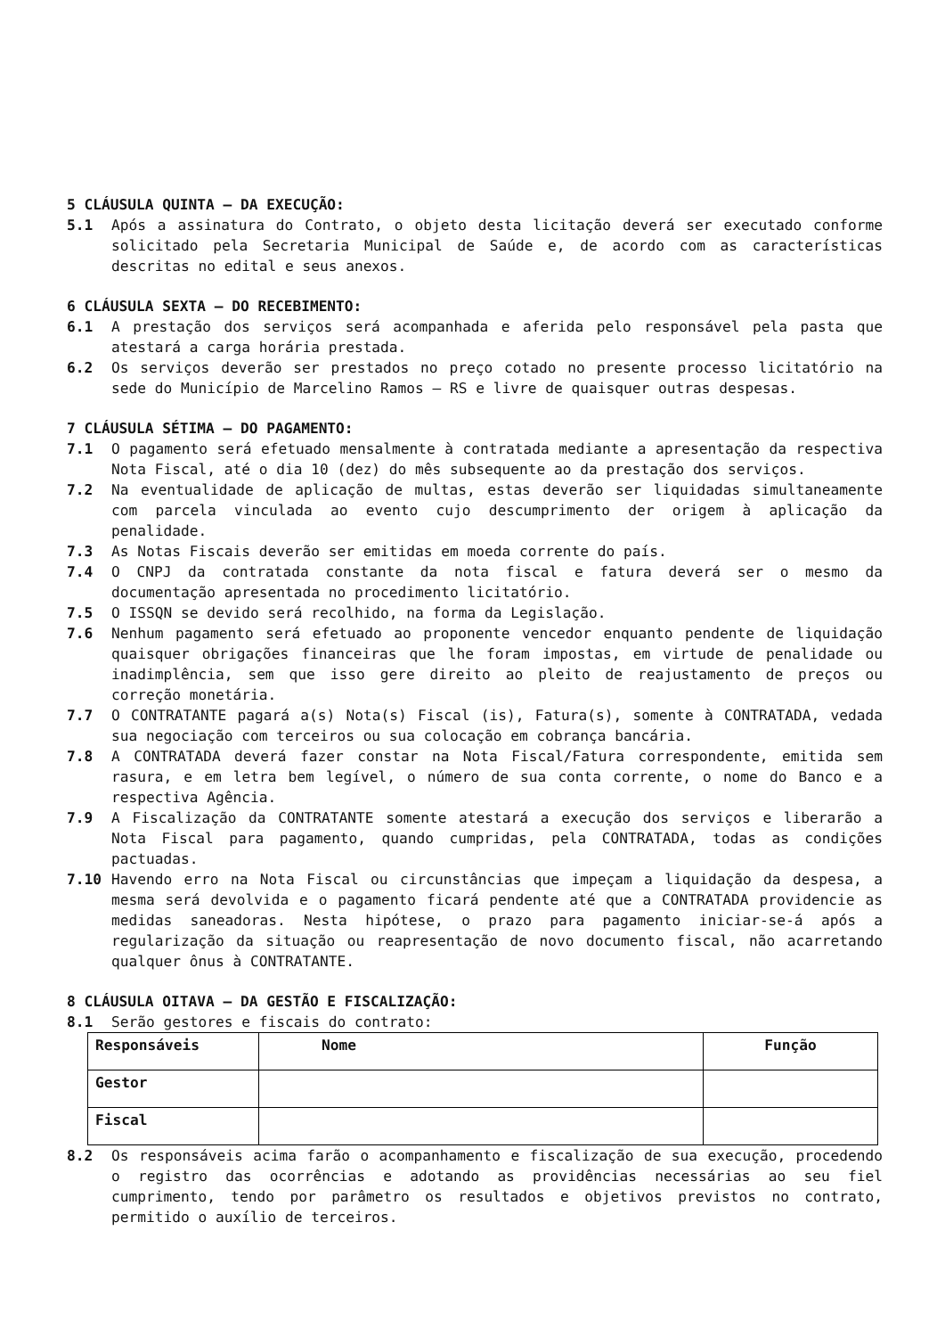5 CLÁUSULA QUINTA – DA EXECUÇÃO:
5.1 Após a assinatura do Contrato, o objeto desta licitação deverá ser executado conforme solicitado pela Secretaria Municipal de Saúde e, de acordo com as características descritas no edital e seus anexos.
6 CLÁUSULA SEXTA – DO RECEBIMENTO:
6.1 A prestação dos serviços será acompanhada e aferida pelo responsável pela pasta que atestará a carga horária prestada.
6.2 Os serviços deverão ser prestados no preço cotado no presente processo licitatório na sede do Município de Marcelino Ramos – RS e livre de quaisquer outras despesas.
7 CLÁUSULA SÉTIMA – DO PAGAMENTO:
7.1 O pagamento será efetuado mensalmente à contratada mediante a apresentação da respectiva Nota Fiscal, até o dia 10 (dez) do mês subsequente ao da prestação dos serviços.
7.2 Na eventualidade de aplicação de multas, estas deverão ser liquidadas simultaneamente com parcela vinculada ao evento cujo descumprimento der origem à aplicação da penalidade.
7.3 As Notas Fiscais deverão ser emitidas em moeda corrente do país.
7.4 O CNPJ da contratada constante da nota fiscal e fatura deverá ser o mesmo da documentação apresentada no procedimento licitatório.
7.5 O ISSQN se devido será recolhido, na forma da Legislação.
7.6 Nenhum pagamento será efetuado ao proponente vencedor enquanto pendente de liquidação quaisquer obrigações financeiras que lhe foram impostas, em virtude de penalidade ou inadimplência, sem que isso gere direito ao pleito de reajustamento de preços ou correção monetária.
7.7 O CONTRATANTE pagará a(s) Nota(s) Fiscal (is), Fatura(s), somente à CONTRATADA, vedada sua negociação com terceiros ou sua colocação em cobrança bancária.
7.8 A CONTRATADA deverá fazer constar na Nota Fiscal/Fatura correspondente, emitida sem rasura, e em letra bem legível, o número de sua conta corrente, o nome do Banco e a respectiva Agência.
7.9 A Fiscalização da CONTRATANTE somente atestará a execução dos serviços e liberarão a Nota Fiscal para pagamento, quando cumpridas, pela CONTRATADA, todas as condições pactuadas.
7.10 Havendo erro na Nota Fiscal ou circunstâncias que impeçam a liquidação da despesa, a mesma será devolvida e o pagamento ficará pendente até que a CONTRATADA providencie as medidas saneadoras. Nesta hipótese, o prazo para pagamento iniciar-se-á após a regularização da situação ou reapresentação de novo documento fiscal, não acarretando qualquer ônus à CONTRATANTE.
8 CLÁUSULA OITAVA – DA GESTÃO E FISCALIZAÇÃO:
8.1 Serão gestores e fiscais do contrato:
| Responsáveis | Nome | Função |
| Gestor | | |
| Fiscal | | |
8.2 Os responsáveis acima farão o acompanhamento e fiscalização de sua execução, procedendo o registro das ocorrências e adotando as providências necessárias ao seu fiel cumprimento, tendo por parâmetro os resultados e objetivos previstos no contrato, permitido o auxílio de terceiros.